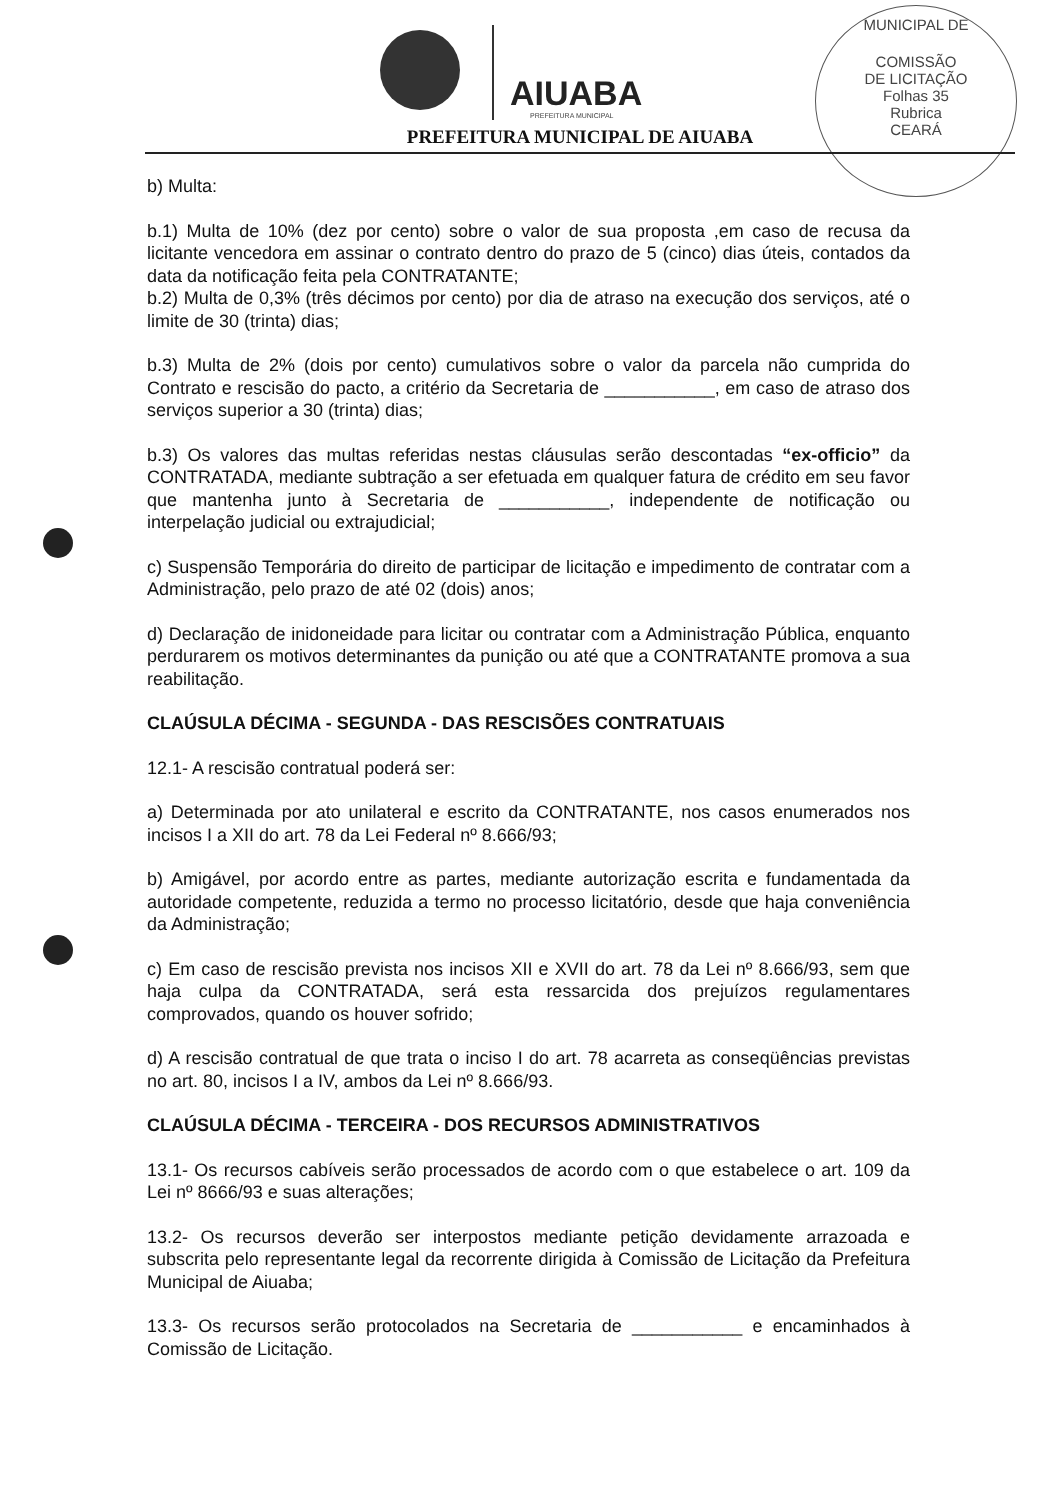AIUABA
PREFEITURA MUNICIPAL
MUNICIPAL DE
COMISSÃO
DE LICITAÇÃO
Folhas 35
Rubrica
CEARÁ
PREFEITURA MUNICIPAL DE AIUABA
b) Multa:
b.1) Multa de 10% (dez por cento) sobre o valor de sua proposta ,em caso de recusa da licitante vencedora em assinar o contrato dentro do prazo de 5 (cinco) dias úteis, contados da data da notificação feita pela CONTRATANTE;
b.2) Multa de 0,3% (três décimos por cento) por dia de atraso na execução dos serviços, até o limite de 30 (trinta) dias;
b.3) Multa de 2% (dois por cento) cumulativos sobre o valor da parcela não cumprida do Contrato e rescisão do pacto, a critério da Secretaria de ___________, em caso de atraso dos serviços superior a 30 (trinta) dias;
b.3) Os valores das multas referidas nestas cláusulas serão descontadas “ex-officio” da CONTRATADA, mediante subtração a ser efetuada em qualquer fatura de crédito em seu favor que mantenha junto à Secretaria de ___________, independente de notificação ou interpelação judicial ou extrajudicial;
c) Suspensão Temporária do direito de participar de licitação e impedimento de contratar com a Administração, pelo prazo de até 02 (dois) anos;
d) Declaração de inidoneidade para licitar ou contratar com a Administração Pública, enquanto perdurarem os motivos determinantes da punição ou até que a CONTRATANTE promova a sua reabilitação.
CLAÚSULA DÉCIMA - SEGUNDA - DAS RESCISÕES CONTRATUAIS
12.1- A rescisão contratual poderá ser:
a) Determinada por ato unilateral e escrito da CONTRATANTE, nos casos enumerados nos incisos I a XII do art. 78 da Lei Federal nº 8.666/93;
b) Amigável, por acordo entre as partes, mediante autorização escrita e fundamentada da autoridade competente, reduzida a termo no processo licitatório, desde que haja conveniência da Administração;
c) Em caso de rescisão prevista nos incisos XII e XVII do art. 78 da Lei nº 8.666/93, sem que haja culpa da CONTRATADA, será esta ressarcida dos prejuízos regulamentares comprovados, quando os houver sofrido;
d) A rescisão contratual de que trata o inciso I do art. 78 acarreta as conseqüências previstas no art. 80, incisos I a IV, ambos da Lei nº 8.666/93.
CLAÚSULA DÉCIMA - TERCEIRA - DOS RECURSOS ADMINISTRATIVOS
13.1- Os recursos cabíveis serão processados de acordo com o que estabelece o art. 109 da Lei nº 8666/93 e suas alterações;
13.2- Os recursos deverão ser interpostos mediante petição devidamente arrazoada e subscrita pelo representante legal da recorrente dirigida à Comissão de Licitação da Prefeitura Municipal de Aiuaba;
13.3- Os recursos serão protocolados na Secretaria de ___________ e encaminhados à Comissão de Licitação.